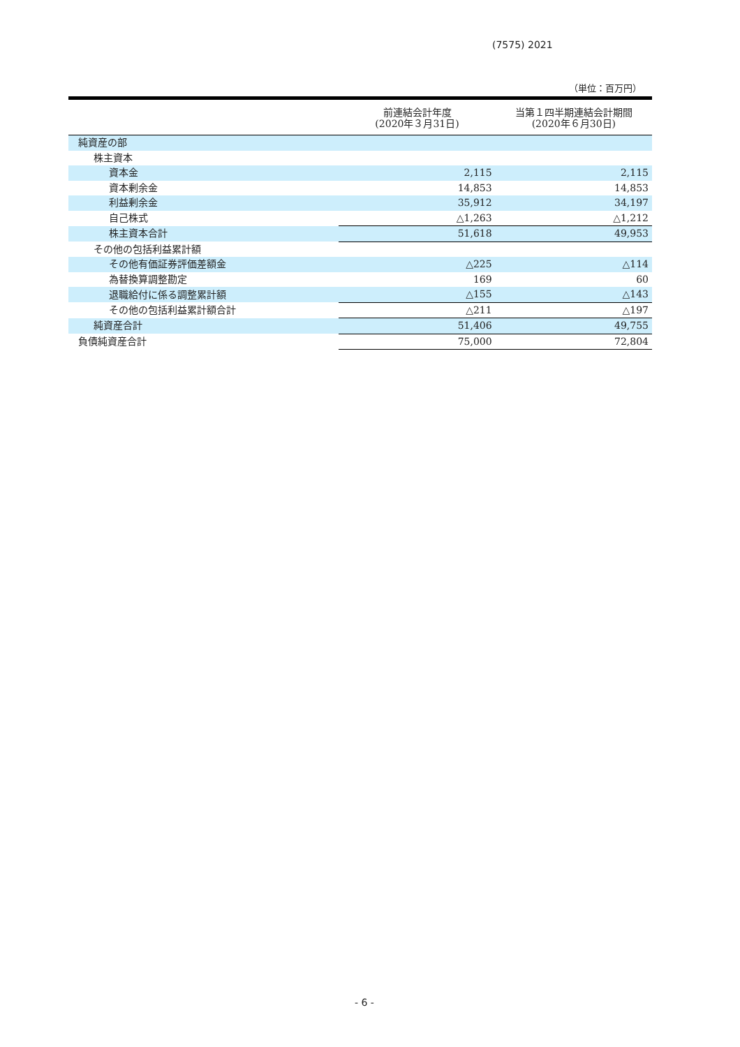(7575) 2021
（単位：百万円）
| | 前連結会計年度 (2020年３月31日) | 当第１四半期連結会計期間 (2020年６月30日) |
| --- | --- | --- |
| 純資産の部 | | |
| 株主資本 | | |
| 資本金 | 2,115 | 2,115 |
| 資本剰余金 | 14,853 | 14,853 |
| 利益剰余金 | 35,912 | 34,197 |
| 自己株式 | △1,263 | △1,212 |
| 株主資本合計 | 51,618 | 49,953 |
| その他の包括利益累計額 | | |
| その他有価証券評価差額金 | △225 | △114 |
| 為替換算調整勘定 | 169 | 60 |
| 退職給付に係る調整累計額 | △155 | △143 |
| その他の包括利益累計額合計 | △211 | △197 |
| 純資産合計 | 51,406 | 49,755 |
| 負債純資産合計 | 75,000 | 72,804 |
- 6 -